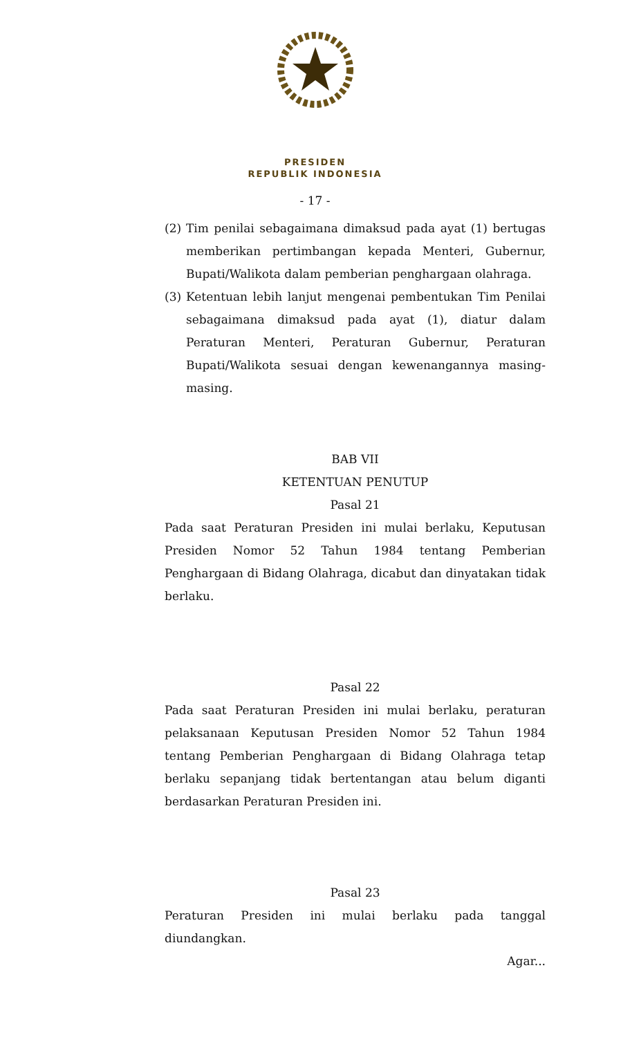PRESIDEN
REPUBLIK INDONESIA
- 17 -
(2) Tim penilai sebagaimana dimaksud pada ayat (1) bertugas memberikan pertimbangan kepada Menteri, Gubernur, Bupati/Walikota dalam pemberian penghargaan olahraga.
(3) Ketentuan lebih lanjut mengenai pembentukan Tim Penilai sebagaimana dimaksud pada ayat (1), diatur dalam Peraturan Menteri, Peraturan Gubernur, Peraturan Bupati/Walikota sesuai dengan kewenangannya masing-masing.
BAB VII
KETENTUAN PENUTUP
Pasal 21
Pada saat Peraturan Presiden ini mulai berlaku, Keputusan Presiden Nomor 52 Tahun 1984 tentang Pemberian Penghargaan di Bidang Olahraga, dicabut dan dinyatakan tidak berlaku.
Pasal 22
Pada saat Peraturan Presiden ini mulai berlaku, peraturan pelaksanaan Keputusan Presiden Nomor 52 Tahun 1984 tentang Pemberian Penghargaan di Bidang Olahraga tetap berlaku sepanjang tidak bertentangan atau belum diganti berdasarkan Peraturan Presiden ini.
Pasal 23
Peraturan Presiden ini mulai berlaku pada tanggal diundangkan.
Agar...